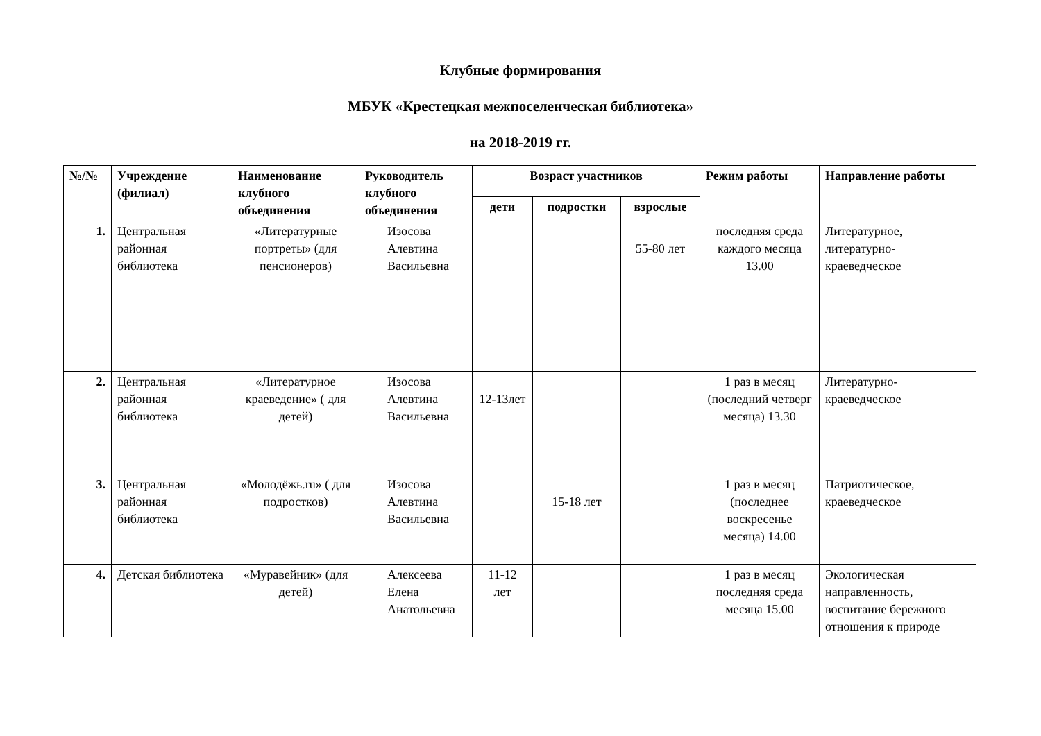Клубные формирования
МБУК «Крестецкая межпоселенческая библиотека»
на 2018-2019 гг.
| №/№ | Учреждение (филиал) | Наименование клубного объединения | Руководитель клубного объединения | Возраст участников | | | Режим работы | Направление работы |
| --- | --- | --- | --- | --- | --- | --- | --- | --- |
| | | | | дети | подростки | взрослые | | |
| 1. | Центральная районная библиотека | «Литературные портреты» (для пенсионеров) | Изосова Алевтина Васильевна | | | 55-80 лет | последняя среда каждого месяца 13.00 | Литературное, литературно-краеведческое |
| 2. | Центральная районная библиотека | «Литературное краеведение» ( для детей) | Изосова Алевтина Васильевна | 12-13лет | | | 1 раз в месяц (последний четверг месяца) 13.30 | Литературно-краеведческое |
| 3. | Центральная районная библиотека | «Молодёжь.ru» ( для подростков) | Изосова Алевтина Васильевна | | 15-18 лет | | 1 раз в месяц (последнее воскресенье месяца) 14.00 | Патриотическое, краеведческое |
| 4. | Детская библиотека | «Муравейник» (для детей) | Алексеева Елена Анатольевна | 11-12 лет | | | 1 раз в месяц последняя среда месяца 15.00 | Экологическая направленность, воспитание бережного отношения к природе |